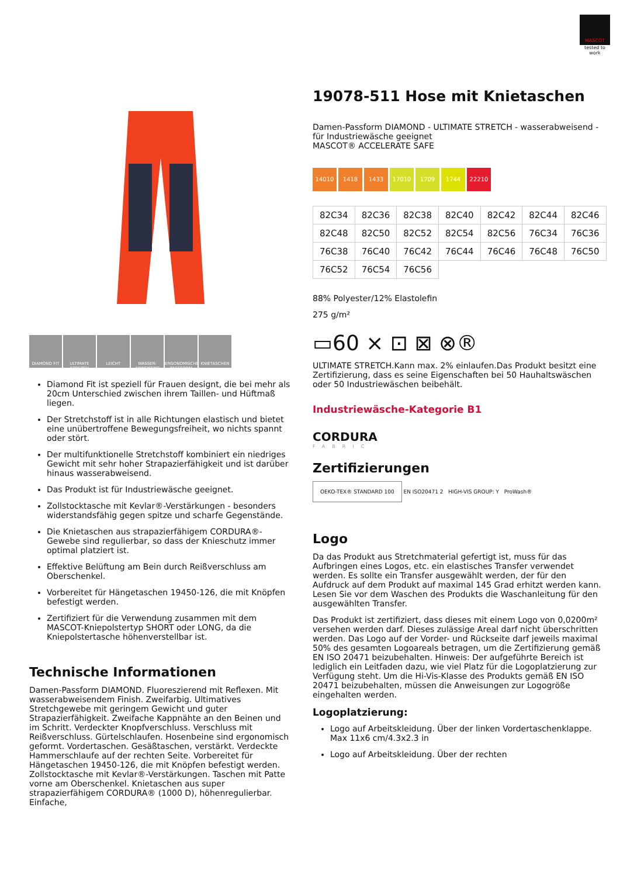MASCOT
tested to work
DIAMOND FIT ULTIMATE STRETCH LEICHT WASSER-ABWEISEND ERGONOMISCHE PASSFORM KNIETASCHEN
Diamond Fit ist speziell für Frauen designt, die bei mehr als 20cm Unterschied zwischen ihrem Taillen- und Hüftmaß liegen.
Der Stretchstoff ist in alle Richtungen elastisch und bietet eine unübertroffene Bewegungsfreiheit, wo nichts spannt oder stört.
Der multifunktionelle Stretchstoff kombiniert ein niedriges Gewicht mit sehr hoher Strapazierfähigkeit und ist darüber hinaus wasserabweisend.
Das Produkt ist für Industriewäsche geeignet.
Zollstocktasche mit Kevlar®-Verstärkungen - besonders widerstandsfähig gegen spitze und scharfe Gegenstände.
Die Knietaschen aus strapazierfähigem CORDURA®-Gewebe sind regulierbar, so dass der Knieschutz immer optimal platziert ist.
Effektive Belüftung am Bein durch Reißverschluss am Oberschenkel.
Vorbereitet für Hängetaschen 19450-126, die mit Knöpfen befestigt werden.
Zertifiziert für die Verwendung zusammen mit dem MASCOT-Kniepolstertyp SHORT oder LONG, da die Kniepolstertasche höhenverstellbar ist.
Technische Informationen
Damen-Passform DIAMOND. Fluoreszierend mit Reflexen. Mit wasserabweisendem Finish. Zweifarbig. Ultimatives Stretchgewebe mit geringem Gewicht und guter Strapazierfähigkeit. Zweifache Kappnähte an den Beinen und im Schritt. Verdeckter Knopfverschluss. Verschluss mit Reißverschluss. Gürtelschlaufen. Hosenbeine sind ergonomisch geformt. Vordertaschen. Gesäßtaschen, verstärkt. Verdeckte Hammerschlaufe auf der rechten Seite. Vorbereitet für Hängetaschen 19450-126, die mit Knöpfen befestigt werden. Zollstocktasche mit Kevlar®-Verstärkungen. Taschen mit Patte vorne am Oberschenkel. Knietaschen aus super strapazierfähigem CORDURA® (1000 D), höhenregulierbar. Einfache,
19078-511 Hose mit Knietaschen
Damen-Passform DIAMOND - ULTIMATE STRETCH - wasserabweisend - für Industriewäsche geeignet
MASCOT® ACCELERATE SAFE
14010 1418 1433 17010 1709 1744 22210
| 82C34 | 82C36 | 82C38 | 82C40 | 82C42 | 82C44 | 82C46 |
| 82C48 | 82C50 | 82C52 | 82C54 | 82C56 | 76C34 | 76C36 |
| 76C38 | 76C40 | 76C42 | 76C44 | 76C46 | 76C48 | 76C50 |
| 76C52 | 76C54 | 76C56 | | | | |
88% Polyester/12% Elastolefin
275 g/m²
▭60 ⨯ ⊡ ⊠ ⊗®
ULTIMATE STRETCH.Kann max. 2% einlaufen.Das Produkt besitzt eine Zertifizierung, dass es seine Eigenschaften bei 50 Hauhaltswäschen oder 50 Industriewäschen beibehält.
Industriewäsche-Kategorie B1
CORDURA
FABRIC
Zertifizierungen
OEKO-TEX® STANDARD 100 EN ISO20471 2 HIGH-VIS GROUP: Y ProWash®
Logo
Da das Produkt aus Stretchmaterial gefertigt ist, muss für das Aufbringen eines Logos, etc. ein elastisches Transfer verwendet werden. Es sollte ein Transfer ausgewählt werden, der für den Aufdruck auf dem Produkt auf maximal 145 Grad erhitzt werden kann. Lesen Sie vor dem Waschen des Produkts die Waschanleitung für den ausgewählten Transfer.
Das Produkt ist zertifiziert, dass dieses mit einem Logo von 0,0200m² versehen werden darf. Dieses zulässige Areal darf nicht überschritten werden. Das Logo auf der Vorder- und Rückseite darf jeweils maximal 50% des gesamten Logoareals betragen, um die Zertifizierung gemäß EN ISO 20471 beizubehalten. Hinweis: Der aufgeführte Bereich ist lediglich ein Leitfaden dazu, wie viel Platz für die Logoplatzierung zur Verfügung steht. Um die Hi-Vis-Klasse des Produkts gemäß EN ISO 20471 beizubehalten, müssen die Anweisungen zur Logogröße eingehalten werden.
Logoplatzierung:
Logo auf Arbeitskleidung. Über der linken Vordertaschenklappe. Max 11x6 cm/4.3x2.3 in
Logo auf Arbeitskleidung. Über der rechten